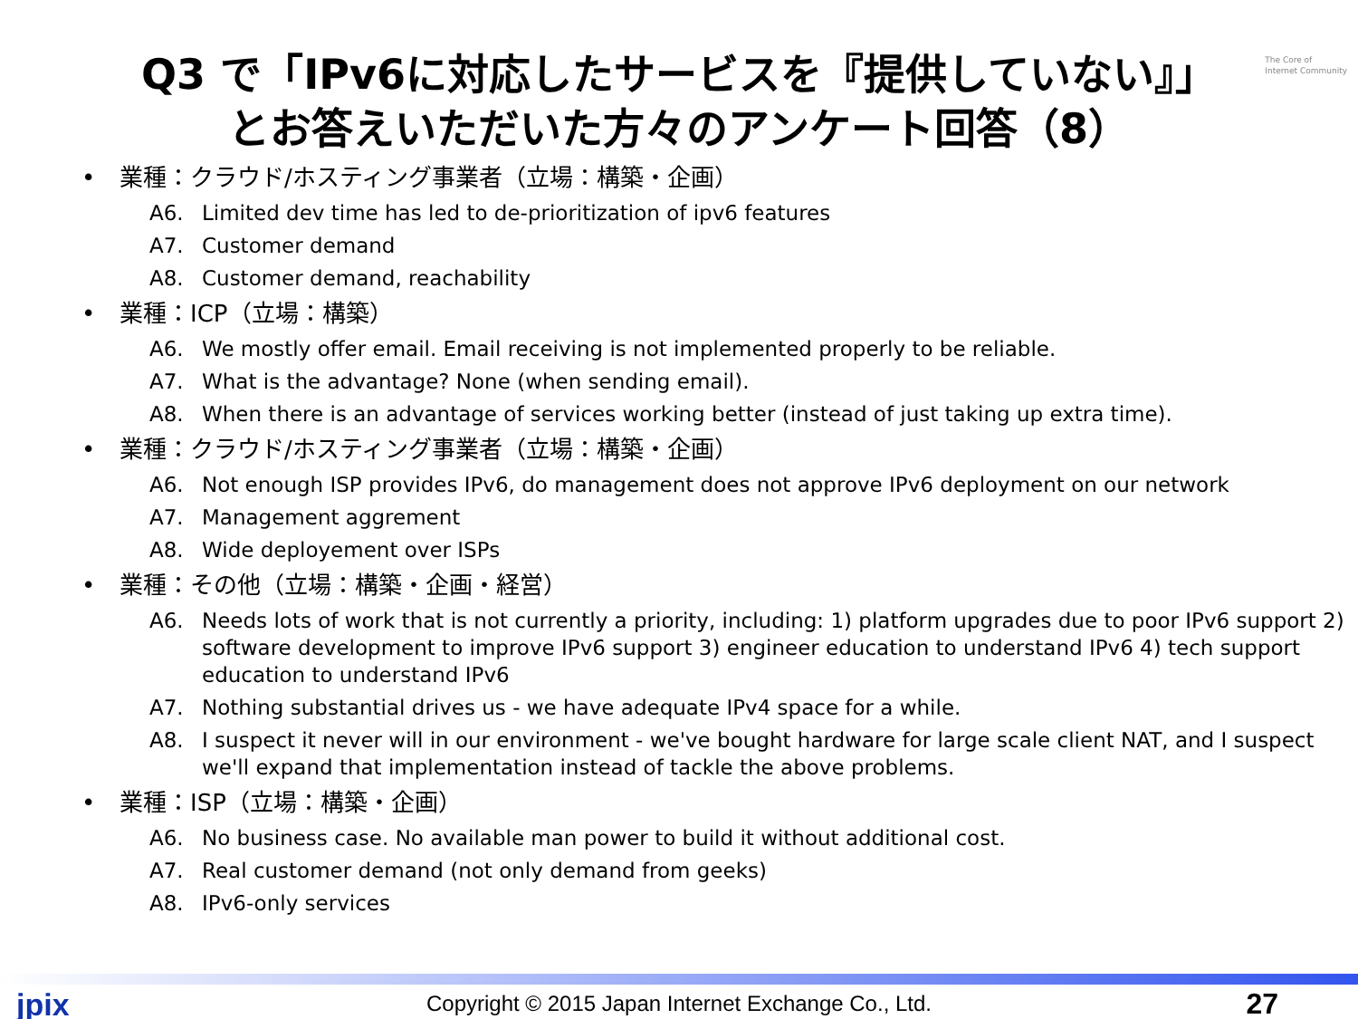The Core of
Internet Community
Q3 で「IPv6に対応したサービスを『提供していない』」
とお答えいただいた方々のアンケート回答（8）
業種：クラウド/ホスティング事業者（立場：構築・企画）
A6. Limited dev time has led to de-prioritization of ipv6 features
A7. Customer demand
A8. Customer demand, reachability
業種：ICP（立場：構築）
A6. We mostly offer email. Email receiving is not implemented properly to be reliable.
A7. What is the advantage? None (when sending email).
A8. When there is an advantage of services working better (instead of just taking up extra time).
業種：クラウド/ホスティング事業者（立場：構築・企画）
A6. Not enough ISP provides IPv6, do management does not approve IPv6 deployment on our network
A7. Management aggrement
A8. Wide deployement over ISPs
業種：その他（立場：構築・企画・経営）
A6. Needs lots of work that is not currently a priority, including: 1) platform upgrades due to poor IPv6 support 2) software development to improve IPv6 support 3) engineer education to understand IPv6 4) tech support education to understand IPv6
A7. Nothing substantial drives us - we have adequate IPv4 space for a while.
A8. I suspect it never will in our environment - we've bought hardware for large scale client NAT, and I suspect we'll expand that implementation instead of tackle the above problems.
業種：ISP（立場：構築・企画）
A6. No business case. No available man power to build it without additional cost.
A7. Real customer demand (not only demand from geeks)
A8. IPv6-only services
jpix
Copyright © 2015 Japan Internet Exchange Co., Ltd.
27